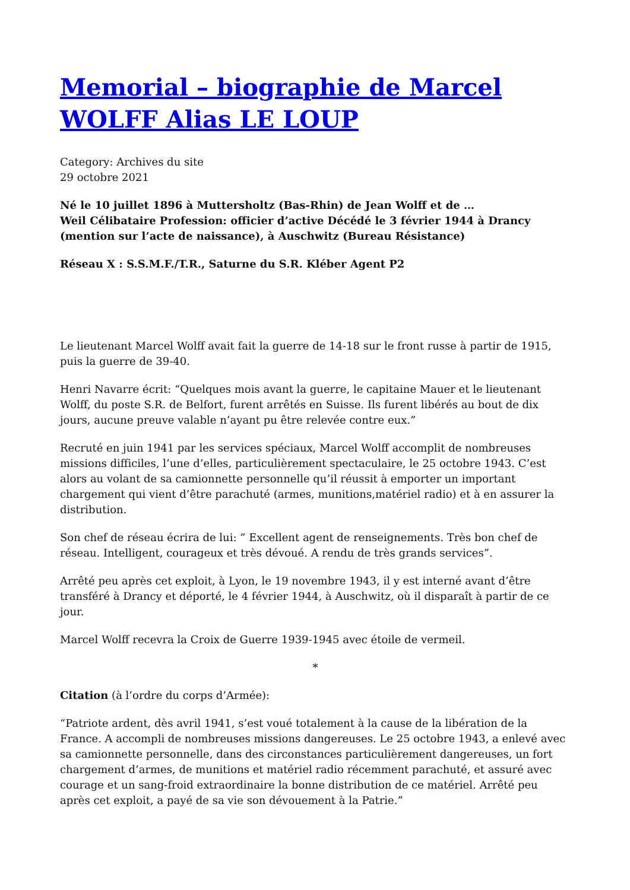Memorial – biographie de Marcel WOLFF Alias LE LOUP
Category: Archives du site
29 octobre 2021
Né le 10 juillet 1896 à Muttersholtz (Bas-Rhin) de Jean Wolff et de …
Weil Célibataire Profession: officier d’active Décédé le 3 février 1944 à Drancy (mention sur l’acte de naissance), à Auschwitz (Bureau Résistance)
Réseau X : S.S.M.F./T.R., Saturne du S.R. Kléber Agent P2
Le lieutenant Marcel Wolff avait fait la guerre de 14-18 sur le front russe à partir de 1915, puis la guerre de 39-40.
Henri Navarre écrit: “Quelques mois avant la guerre, le capitaine Mauer et le lieutenant Wolff, du poste S.R. de Belfort, furent arrêtés en Suisse. Ils furent libérés au bout de dix jours, aucune preuve valable n’ayant pu être relevée contre eux.”
Recruté en juin 1941 par les services spéciaux, Marcel Wolff accomplit de nombreuses missions difficiles, l’une d’elles, particulièrement spectaculaire, le 25 octobre 1943. C’est alors au volant de sa camionnette personnelle qu’il réussit à emporter un important chargement qui vient d’être parachuté (armes, munitions,matériel radio) et à en assurer la distribution.
Son chef de réseau écrira de lui: ” Excellent agent de renseignements. Très bon chef de réseau. Intelligent, courageux et très dévoué. A rendu de très grands services”.
Arrêté peu après cet exploit, à Lyon, le 19 novembre 1943, il y est interné avant d’être transféré à Drancy et déporté, le 4 février 1944, à Auschwitz, où il disparaît à partir de ce jour.
Marcel Wolff recevra la Croix de Guerre 1939-1945 avec étoile de vermeil.
*
Citation (à l’ordre du corps d’Armée):
“Patriote ardent, dès avril 1941, s’est voué totalement à la cause de la libération de la France. A accompli de nombreuses missions dangereuses. Le 25 octobre 1943, a enlevé avec sa camionnette personnelle, dans des circonstances particulièrement dangereuses, un fort chargement d’armes, de munitions et matériel radio récemment parachuté, et assuré avec courage et un sang-froid extraordinaire la bonne distribution de ce matériel. Arrêté peu après cet exploit, a payé de sa vie son dévouement à la Patrie.”